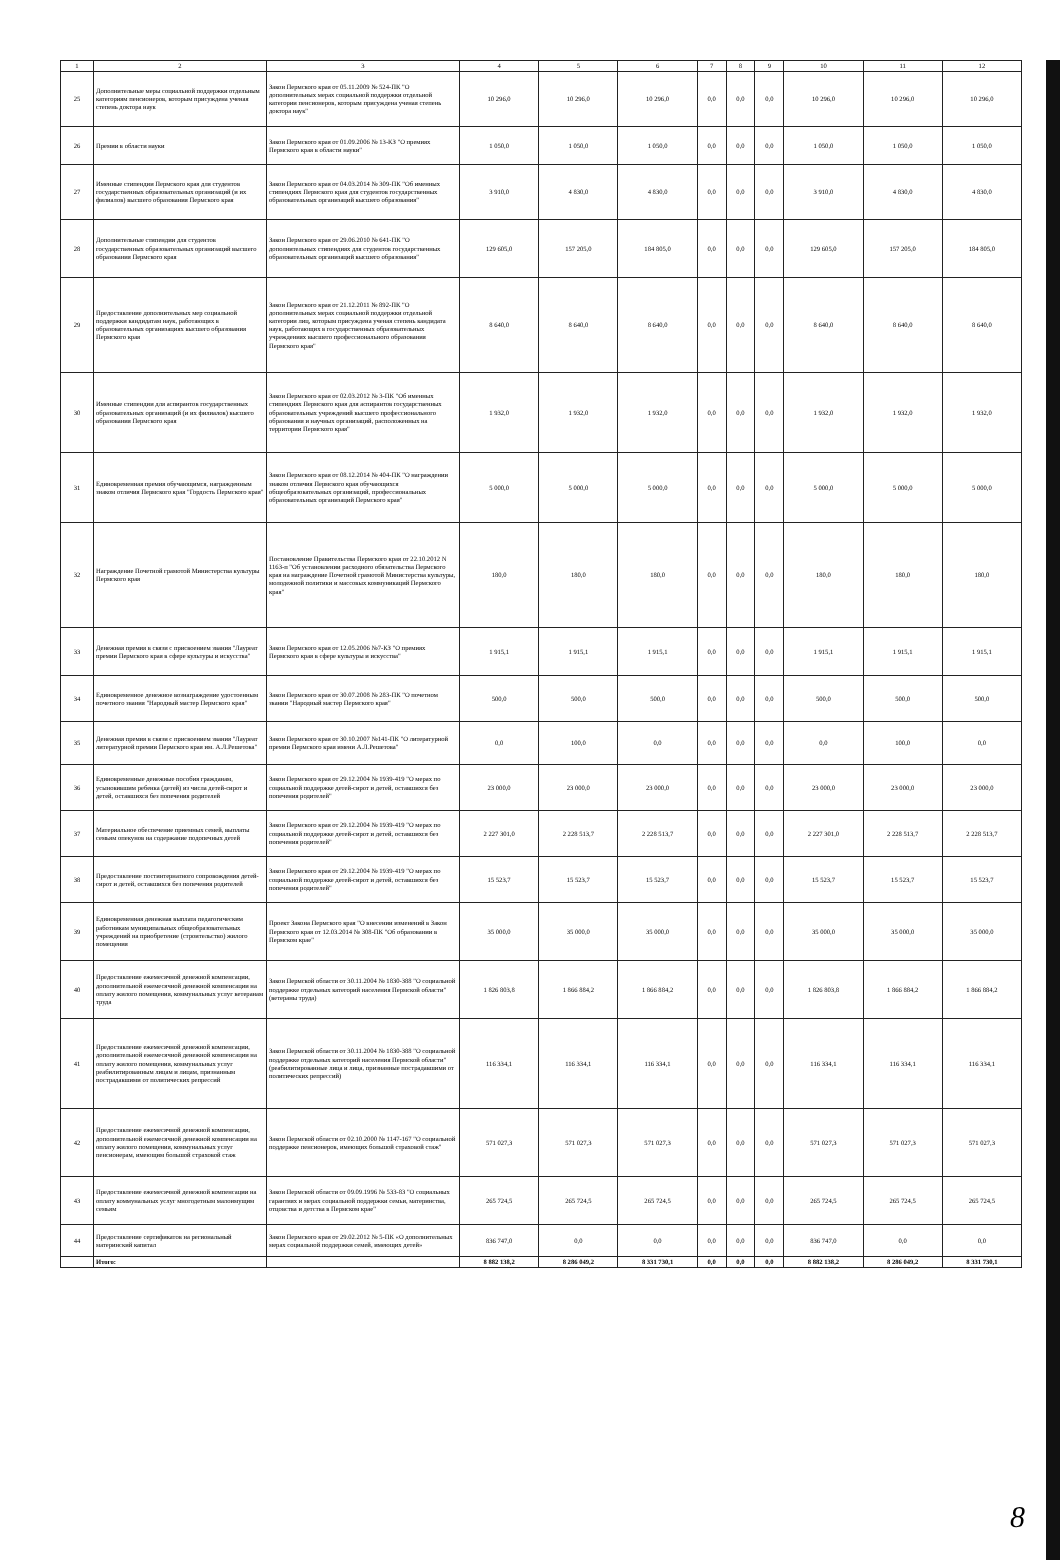| 1 | 2 | 3 | 4 | 5 | 6 | 7 | 8 | 9 | 10 | 11 | 12 |
| --- | --- | --- | --- | --- | --- | --- | --- | --- | --- | --- | --- |
| 25 | Дополнительные меры социальной поддержки отдельным категориям пенсионеров, которым присуждена ученая степень доктора наук | Закон Пермского края от 05.11.2009 № 524-ПК "О дополнительных мерах социальной поддержки отдельной категории пенсионеров, которым присуждена ученая степень доктора наук" | 10 296,0 | 10 296,0 | 10 296,0 | 0,0 | 0,0 | 0,0 | 10 296,0 | 10 296,0 | 10 296,0 |
| 26 | Премии в области науки | Закон Пермского края от 01.09.2006 № 13-КЗ "О премиях Пермского края в области науки" | 1 050,0 | 1 050,0 | 1 050,0 | 0,0 | 0,0 | 0,0 | 1 050,0 | 1 050,0 | 1 050,0 |
| 27 | Именные стипендии Пермского края для студентов государственных образовательных организаций (и их филиалов) высшего образования Пермского края | Закон Пермского края от 04.03.2014 № 309-ПК "Об именных стипендиях Пермского края для студентов государственных образовательных организаций высшего образования" | 3 910,0 | 4 830,0 | 4 830,0 | 0,0 | 0,0 | 0,0 | 3 910,0 | 4 830,0 | 4 830,0 |
| 28 | Дополнительные стипендии для студентов государственных образовательных организаций высшего образования Пермского края | Закон Пермского края от 29.06.2010 № 641-ПК "О дополнительных стипендиях для студентов государственных образовательных организаций высшего образования" | 129 605,0 | 157 205,0 | 184 805,0 | 0,0 | 0,0 | 0,0 | 129 605,0 | 157 205,0 | 184 805,0 |
| 29 | Предоставление дополнительных мер социальной поддержки кандидатам наук, работающих в образовательных организациях высшего образования Пермского края | Закон Пермского края от 21.12.2011 № 892-ПК "О дополнительных мерах социальной поддержки отдельной категории лиц, которым присуждена ученая степень кандидата наук, работающих в государственных образовательных учреждениях высшего профессионального образования Пермского края" | 8 640,0 | 8 640,0 | 8 640,0 | 0,0 | 0,0 | 0,0 | 8 640,0 | 8 640,0 | 8 640,0 |
| 30 | Именные стипендии для аспирантов государственных образовательных организаций (и их филиалов) высшего образования Пермского края | Закон Пермского края от 02.03.2012 № 3-ПК "Об именных стипендиях Пермского края для аспирантов государственных образовательных учреждений высшего профессионального образования и научных организаций, расположенных на территории Пермского края" | 1 932,0 | 1 932,0 | 1 932,0 | 0,0 | 0,0 | 0,0 | 1 932,0 | 1 932,0 | 1 932,0 |
| 31 | Единовременная премия обучающимся, награжденным знаком отличия Пермского края "Гордость Пермского края" | Закон Пермского края от 08.12.2014 № 404-ПК "О награждении знаком отличия Пермского края обучающихся общеобразовательных организаций, профессиональных образовательных организаций Пермского края" | 5 000,0 | 5 000,0 | 5 000,0 | 0,0 | 0,0 | 0,0 | 5 000,0 | 5 000,0 | 5 000,0 |
| 32 | Награждение Почетной грамотой Министерства культуры Пермского края | Постановление Правительства Пермского края от 22.10.2012 N 1163-п "Об установлении расходного обязательства Пермского края на награждение Почетной грамотой Министерства культуры, молодежной политики и массовых коммуникаций Пермского края" | 180,0 | 180,0 | 180,0 | 0,0 | 0,0 | 0,0 | 180,0 | 180,0 | 180,0 |
| 33 | Денежная премия в связи с присвоением звания "Лауреат премии Пермского края в сфере культуры и искусства" | Закон Пермского края от 12.05.2006 №7-КЗ "О премиях Пермского края в сфере культуры и искусства" | 1 915,1 | 1 915,1 | 1 915,1 | 0,0 | 0,0 | 0,0 | 1 915,1 | 1 915,1 | 1 915,1 |
| 34 | Единовременное денежное вознаграждение удостоенным почетного звания "Народный мастер Пермского края" | Закон Пермского края от 30.07.2008 № 283-ПК "О почетном звании "Народный мастер Пермского края" | 500,0 | 500,0 | 500,0 | 0,0 | 0,0 | 0,0 | 500,0 | 500,0 | 500,0 |
| 35 | Денежная премия в связи с присвоением звания "Лауреат литературной премии Пермского края им. А.Л.Решетова" | Закон Пермского края от 30.10.2007 №141-ПК "О литературной премии Пермского края имени А.Л.Решетова" | 0,0 | 100,0 | 0,0 | 0,0 | 0,0 | 0,0 | 0,0 | 100,0 | 0,0 |
| 36 | Единовременные денежные пособия гражданам, усыновившим ребенка (детей) из числа детей-сирот и детей, оставшихся без попечения родителей | Закон Пермского края от 29.12.2004 № 1939-419 "О мерах по социальной поддержке детей-сирот и детей, оставшихся без попечения родителей" | 23 000,0 | 23 000,0 | 23 000,0 | 0,0 | 0,0 | 0,0 | 23 000,0 | 23 000,0 | 23 000,0 |
| 37 | Материальное обеспечение приемных семей, выплаты семьям опекунов на содержание подопечных детей | Закон Пермского края от 29.12.2004 № 1939-419 "О мерах по социальной поддержке детей-сирот и детей, оставшихся без попечения родителей" | 2 227 301,0 | 2 228 513,7 | 2 228 513,7 | 0,0 | 0,0 | 0,0 | 2 227 301,0 | 2 228 513,7 | 2 228 513,7 |
| 38 | Предоставление постинтернатного сопровождения детей-сирот и детей, оставшихся без попечения родителей | Закон Пермского края от 29.12.2004 № 1939-419 "О мерах по социальной поддержке детей-сирот и детей, оставшихся без попечения родителей" | 15 523,7 | 15 523,7 | 15 523,7 | 0,0 | 0,0 | 0,0 | 15 523,7 | 15 523,7 | 15 523,7 |
| 39 | Единовременная денежная выплата педагогическим работникам муниципальных общеобразовательных учреждений на приобретение (строительство) жилого помещения | Проект Закона Пермского края "О внесении изменений в Закон Пермского края от 12.03.2014 № 308-ПК "Об образовании в Пермском крае" | 35 000,0 | 35 000,0 | 35 000,0 | 0,0 | 0,0 | 0,0 | 35 000,0 | 35 000,0 | 35 000,0 |
| 40 | Предоставление ежемесячной денежной компенсации, дополнительной ежемесячной денежной компенсации на оплату жилого помещения, коммунальных услуг ветеранам труда | Закон Пермской области от 30.11.2004 № 1830-388 "О социальной поддержке отдельных категорий населения Пермской области" (ветераны труда) | 1 826 803,8 | 1 866 884,2 | 1 866 884,2 | 0,0 | 0,0 | 0,0 | 1 826 803,8 | 1 866 884,2 | 1 866 884,2 |
| 41 | Предоставление ежемесячной денежной компенсации, дополнительной ежемесячной денежной компенсации на оплату жилого помещения, коммунальных услуг реабилитированным лицам и лицам, признанным пострадавшими от политических репрессий | Закон Пермской области от 30.11.2004 № 1830-388 "О социальной поддержке отдельных категорий населения Пермской области" (реабилитированные лица и лица, признанные пострадавшими от политических репрессий) | 116 334,1 | 116 334,1 | 116 334,1 | 0,0 | 0,0 | 0,0 | 116 334,1 | 116 334,1 | 116 334,1 |
| 42 | Предоставление ежемесячной денежной компенсации, дополнительной ежемесячной денежной компенсации на оплату жилого помещения, коммунальных услуг пенсионерам, имеющим большой страховой стаж | Закон Пермской области от 02.10.2000 № 1147-167 "О социальной поддержке пенсионеров, имеющих большой страховой стаж" | 571 027,3 | 571 027,3 | 571 027,3 | 0,0 | 0,0 | 0,0 | 571 027,3 | 571 027,3 | 571 027,3 |
| 43 | Предоставление ежемесячной денежной компенсации на оплату коммунальных услуг многодетным малоимущим семьям | Закон Пермской области от 09.09.1996 № 533-83 "О социальных гарантиях и мерах социальной поддержки семьи, материнства, отцовства и детства в Пермском крае" | 265 724,5 | 265 724,5 | 265 724,5 | 0,0 | 0,0 | 0,0 | 265 724,5 | 265 724,5 | 265 724,5 |
| 44 | Предоставление сертификатов на региональный материнский капитал | Закон Пермского края от 29.02.2012 № 5-ПК «О дополнительных мерах социальной поддержки семей, имеющих детей» | 836 747,0 | 0,0 | 0,0 | 0,0 | 0,0 | 0,0 | 836 747,0 | 0,0 | 0,0 |
| | Итого: | | 8 882 138,2 | 8 286 049,2 | 8 331 730,1 | 0,0 | 0,0 | 0,0 | 8 882 138,2 | 8 286 049,2 | 8 331 730,1 |
8